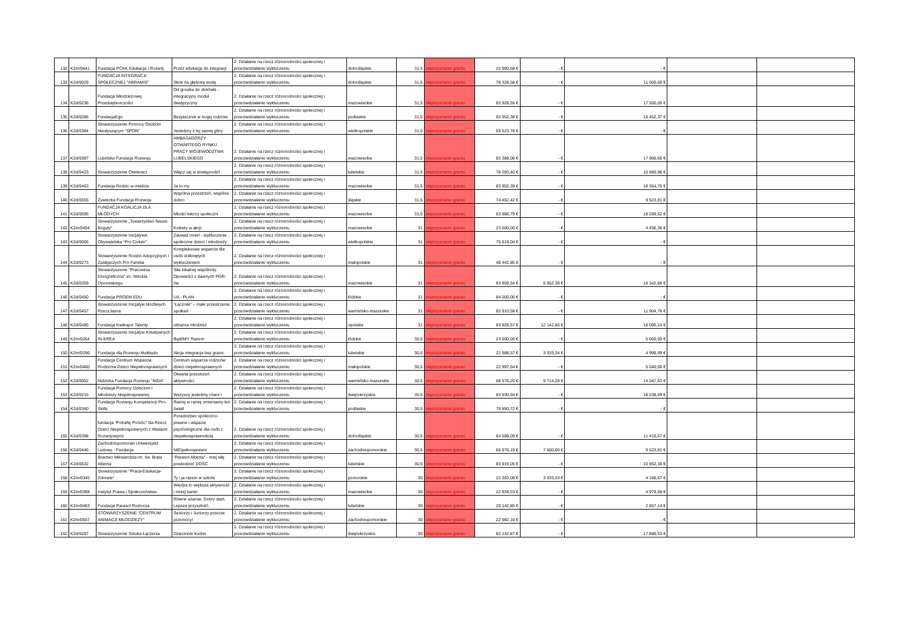| 132 | K2m/0641 | Fundacja PCKK Edukacja i Rozwój | Przez edukację do integracji | 2. Działanie na rzecz różnorodności społecznej i przeciwdziałanie wykluczeniu | dolnośląskie | 31,5 | nieprzyznanie grantu | 22 990,68 € | - € | - € | | |
| 133 | K2d/0029 | FUNDACJA INTEGRACJI SPOŁECZNEJ "ABRAMIS" | Skok na głęboką wodę | 2. Działanie na rzecz różnorodności społecznej i przeciwdziałanie wykluczeniu | dolnośląskie | 31,5 | nieprzyznanie grantu | 79 328,58 € | - € | 11 000,00 € | | |
| 134 | K2d/0236 | Fundacja Młodzieżowej Przedsiębiorczości | Od grosika do złotówki - integracyjny moduł dwujęzyczny | 2. Działanie na rzecz różnorodności społecznej i przeciwdziałanie wykluczeniu | mazowieckie | 31,5 | nieprzyznanie grantu | 83 928,55 € | - € | 17 500,00 € | | |
| 135 | K2d/0286 | FundacjaEgo | Bezpiecznie w mojej rodzinie | 2. Działanie na rzecz różnorodności społecznej i przeciwdziałanie wykluczeniu | podlaskie | 31,5 | nieprzyznanie grantu | 83 952,38 € | - € | 18 452,37 € | | |
| 136 | K2d/0384 | Stowarzyszenie Pomocy Osobom Niesłyszącym "SPON" | Jesteśmy z tej samej gliny | 2. Działanie na rzecz różnorodności społecznej i przeciwdziałanie wykluczeniu | wielkopolskie | 31,5 | nieprzyznanie grantu | 55 523,78 € | - € | - € | | |
| 137 | K2d/0387 | Lubelska Fundacja Rozwoju | AMBASADORZY OTWARTEGO RYNKU PRACY WOJEWÓDZTWA LUBELSKIEGO | 2. Działanie na rzecz różnorodności społecznej i przeciwdziałanie wykluczeniu | mazowieckie | 31,5 | nieprzyznanie grantu | 83 388,08 € | - € | 17 966,66 € | | |
| 138 | K2d/0423 | Stowarzyszenie Otwieracz | Włącz się w dostępność! | 2. Działanie na rzecz różnorodności społecznej i przeciwdziałanie wykluczeniu | lubelskie | 31,5 | nieprzyznanie grantu | 78 283,40 € | - € | 10 880,96 € | | |
| 139 | K2d/0463 | Fundacja Rodzic w mieście | Ja to my | 2. Działanie na rzecz różnorodności społecznej i przeciwdziałanie wykluczeniu | mazowieckie | 31,5 | nieprzyznanie grantu | 83 952,39 € | - € | 18 354,76 € | | |
| 140 | K2d/0555 | Żywiecka Fundacja Rozwoju | Wspólna przestrzeń, wspólne dobro | 2. Działanie na rzecz różnorodności społecznej i przeciwdziałanie wykluczeniu | śląskie | 31,5 | nieprzyznanie grantu | 74 452,42 € | - € | 9 523,81 € | | |
| 141 | K2d/0595 | FUNDACJA KOALICJA DLA MŁODYCH | Młodzi liderzy społeczni | 2. Działanie na rzecz różnorodności społecznej i przeciwdziałanie wykluczeniu | mazowieckie | 31,5 | nieprzyznanie grantu | 83 986,79 € | - € | 18 289,52 € | | |
| 142 | K2m/0494 | Stowarzyszenie „Towarzystwo Nasze Boguty” | Kobiety w akcji | 2. Działanie na rzecz różnorodności społecznej i przeciwdziałanie wykluczeniu | mazowieckie | 31 | nieprzyznanie grantu | 23 000,00 € | - € | 4 456,36 € | | |
| 143 | K2d/0066 | Stowarzyszenie Inicjatywa Obywatelska "Pro Civium" | Zauważ mnie! - wykluczenie społeczne dzieci i młodzieży | 2. Działanie na rzecz różnorodności społecznej i przeciwdziałanie wykluczeniu | wielkopolskie | 31 | nieprzyznanie grantu | 75 619,04 € | - € | - € | | |
| 144 | K2d/0273 | Stowarzyszenie Rodzin Adopcyjnych i Zastępczych Pro Familia | Kompleksowe wsparcie dla osób dotkniętych wykluczeniem | 2. Działanie na rzecz różnorodności społecznej i przeciwdziałanie wykluczeniu | małopolskie | 31 | nieprzyznanie grantu | 48 442,85 € | - € | - € | | |
| 145 | K2d/0359 | Stowarzyszenie "Pracownia Etnograficzna" im. Witolda Dynowskiego | Siła lokalnej wspólnoty. Opowieści z dawnych PGR-ów | 2. Działanie na rzecz różnorodności społecznej i przeciwdziałanie wykluczeniu | mazowieckie | 31 | nieprzyznanie grantu | 83 959,54 € | 9 852,39 € | 18 342,86 € | | |
| 146 | K2d/0450 | Fundacja PROEM EDU | UA - PLAN | 2. Działanie na rzecz różnorodności społecznej i przeciwdziałanie wykluczeniu | łódzkie | 31 | nieprzyznanie grantu | 84 000,00 € | - € | - € | | |
| 147 | K2d/0457 | Stowarzyszenie Inicjatyw Możliwych RzeczJasna | “Łączniki” – małe przestrzenie spotkań | 2. Działanie na rzecz różnorodności społecznej i przeciwdziałanie wykluczeniu | warmińsko-mazurskie | 31 | nieprzyznanie grantu | 83 910,58 € | - € | 11 904,76 € | | |
| 148 | K2d/0485 | Fundacja Kwitnące Talenty | uWażna młodzież | 2. Działanie na rzecz różnorodności społecznej i przeciwdziałanie wykluczeniu | opolskie | 31 | nieprzyznanie grantu | 83 928,57 € | 12 142,86 € | 18 095,24 € | | |
| 149 | K2m/0264 | Stowarzyszenie Inicjatyw Kreatywnych IN-KREA | BądźMY Razem | 2. Działanie na rzecz różnorodności społecznej i przeciwdziałanie wykluczeniu | łódzkie | 30,5 | nieprzyznanie grantu | 23 000,00 € | - € | 5 060,00 € | | |
| 150 | K2m/0296 | Fundacja dla Rozwoju Multitudo | Akcja integracja bez granic | 2. Działanie na rzecz różnorodności społecznej i przeciwdziałanie wykluczeniu | lubelskie | 30,5 | nieprzyznanie grantu | 22 988,57 € | 3 333,34 € | 4 999,99 € | | |
| 151 | K2m/0460 | Fundacja Centrum Wsparcia Rodziców Dzieci Niepełnosprawnych | Centrum wsparcia rodziców dzieci niepełnosprawnych | 2. Działanie na rzecz różnorodności społecznej i przeciwdziałanie wykluczeniu | małopolskie | 30,5 | nieprzyznanie grantu | 22 997,64 € | - € | 5 040,00 € | | |
| 152 | K2d/0052 | Nidzicka Fundacja Rozwoju "NIDA" | Otwarta przestrzeń aktywności | 2. Działanie na rzecz różnorodności społecznej i przeciwdziałanie wykluczeniu | warmińsko-mazurskie | 30,5 | nieprzyznanie grantu | 68 576,20 € | 9 714,28 € | 14 047,63 € | | |
| 153 | K2d/0215 | Fundacja Pomocy Dzieciom i Młodzieży Niepełosprawnej | Wszyscy jesteśmy równi ! | 2. Działanie na rzecz różnorodności społecznej i przeciwdziałanie wykluczeniu | świętokrzyskie | 30,5 | nieprzyznanie grantu | 83 930,94 € | - € | 18 238,09 € | | |
| 154 | K2d/0360 | Fundacja Rozwoju Kompetencji Pro-Skills | Ramię w ramię zmieniamy ten świat! | 2. Działanie na rzecz różnorodności społecznej i przeciwdziałanie wykluczeniu | podlaskie | 30,5 | nieprzyznanie grantu | 79 850,72 € | - € | - € | | |
| 155 | K2d/0398 | fundacja "Potrafię Pomóc" Na Rzecz Dzieci Niepełnosprawnych z Wadami Rozwojowymi | Poradnictwo społeczno-prawne i wspacie psychologiczne dla osób z niepełnosprawnością | 2. Działanie na rzecz różnorodności społecznej i przeciwdziałanie wykluczeniu | dolnośląskie | 30,5 | nieprzyznanie grantu | 64 588,09 € | - € | 11 416,67 € | | |
| 156 | K2d/0446 | Zachodniopomorski Uniwersytet Ludowy - Fundacja | NIE!pełnosprawni | 2. Działanie na rzecz różnorodności społecznej i przeciwdziałanie wykluczeniu | zachodniopomorskie | 30,5 | nieprzyznanie grantu | 66 976,19 € | 7 500,00 € | 9 523,81 € | | |
| 157 | K2d/0532 | Bractwo Miłosierdzia im. św. Brata Alberta | "Parasol Alberta" - miej siłę powiedzieć DOŚĆ | 2. Działanie na rzecz różnorodności społecznej i przeciwdziałanie wykluczeniu | lubelskie | 30,5 | nieprzyznanie grantu | 83 919,05 € | - € | 10 952,38 € | | |
| 158 | K2m/0345 | Stowarzyszenie "Praca-Edukacja-Zdrowie" | Ty i ja razem w szkole | 2. Działanie na rzecz różnorodności społecznej i przeciwdziałanie wykluczeniu | pomorskie | 30 | nieprzyznanie grantu | 22 363,09 € | 3 333,33 € | 4 166,67 € | | |
| 159 | K2m/0388 | Instytut Prawa i Społeczeństwa | Wiedza to większa aktywność i mniej barier | 2. Działanie na rzecz różnorodności społecznej i przeciwdziałanie wykluczeniu | mazowieckie | 30 | nieprzyznanie grantu | 22 934,53 € | - € | 4 978,58 € | | |
| 160 | K2m/0483 | Fundacja Parasol Roztocza | Równe szanse. Dobry start. Lepsza przyszłość. | 2. Działanie na rzecz różnorodności społecznej i przeciwdziałanie wykluczeniu | lubelskie | 30 | nieprzyznanie grantu | 20 142,85 € | - € | 2 857,14 € | | |
| 161 | K2m/0557 | STOWARZYSZENIE "CENTRUM ANIMACJI MŁODZIEŻY" | Seniorzy i Juniorzy przeciw przemocy! | 2. Działanie na rzecz różnorodności społecznej i przeciwdziałanie wykluczeniu | zachodniopomorskie | 30 | nieprzyznanie grantu | 22 982,16 € | - € | - € | | |
| 162 | K2d/0287 | Stowarzyszenie Sztuka Łączenia | Dziecinnie trudne | 2. Działanie na rzecz różnorodności społecznej i przeciwdziałanie wykluczeniu | świętokrzyskie | 30 | nieprzyznanie grantu | 82 142,87 € | - € | 17 889,53 € | | |